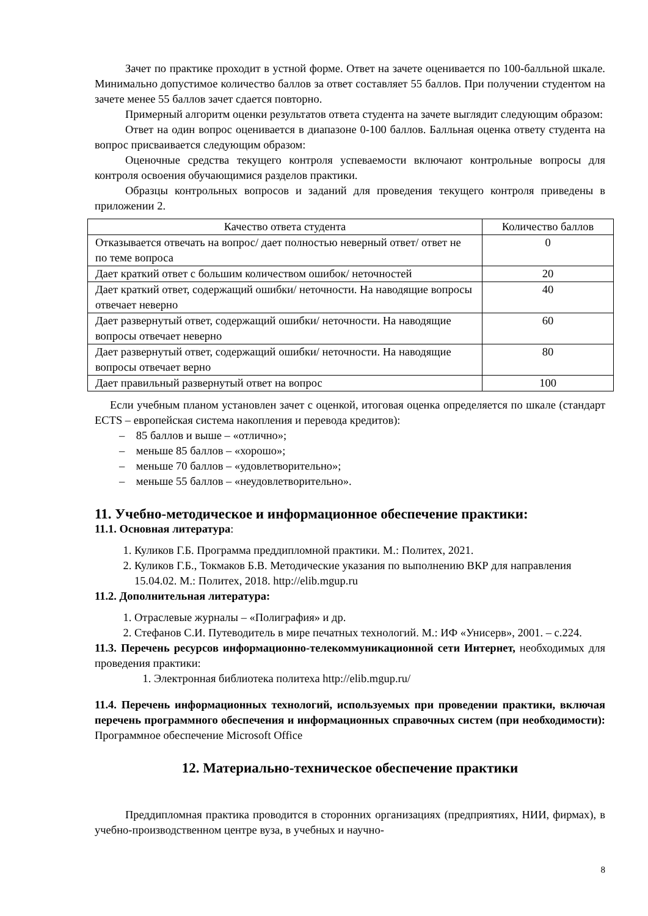Зачет по практике проходит в устной форме. Ответ на зачете оценивается по 100-балльной шкале. Минимально допустимое количество баллов за ответ составляет 55 баллов. При получении студентом на зачете менее 55 баллов зачет сдается повторно.
Примерный алгоритм оценки результатов ответа студента на зачете выглядит следующим образом:
Ответ на один вопрос оценивается в диапазоне 0-100 баллов. Балльная оценка ответу студента на вопрос присваивается следующим образом:
Оценочные средства текущего контроля успеваемости включают контрольные вопросы для контроля освоения обучающимися разделов практики.
Образцы контрольных вопросов и заданий для проведения текущего контроля приведены в приложении 2.
| Качество ответа студента | Количество баллов |
| --- | --- |
| Отказывается отвечать на вопрос/ дает полностью неверный ответ/ ответ не по теме вопроса | 0 |
| Дает краткий ответ с большим количеством ошибок/ неточностей | 20 |
| Дает краткий ответ, содержащий ошибки/ неточности. На наводящие вопросы отвечает неверно | 40 |
| Дает развернутый ответ, содержащий ошибки/ неточности. На наводящие вопросы отвечает неверно | 60 |
| Дает развернутый ответ, содержащий ошибки/ неточности. На наводящие вопросы отвечает верно | 80 |
| Дает правильный развернутый ответ на вопрос | 100 |
Если учебным планом установлен зачет с оценкой, итоговая оценка определяется по шкале (стандарт ECTS – европейская система накопления и перевода кредитов):
– 85 баллов и выше – «отлично»;
– меньше 85 баллов – «хорошо»;
– меньше 70 баллов – «удовлетворительно»;
– меньше 55 баллов – «неудовлетворительно».
11. Учебно-методическое и информационное обеспечение практики:
11.1. Основная литература:
1. Куликов Г.Б. Программа преддипломной практики. М.: Политех, 2021.
2. Куликов Г.Б., Токмаков Б.В. Методические указания по выполнению ВКР для направления 15.04.02. М.: Политех, 2018. http://elib.mgup.ru
11.2. Дополнительная литература:
1. Отраслевые журналы – «Полиграфия» и др.
2. Стефанов С.И. Путеводитель в мире печатных технологий. М.: ИФ «Унисерв», 2001. – с.224.
11.3. Перечень ресурсов информационно-телекоммуникационной сети Интернет, необходимых для проведения практики:
1. Электронная библиотека политеха http://elib.mgup.ru/
11.4. Перечень информационных технологий, используемых при проведении практики, включая перечень программного обеспечения и информационных справочных систем (при необходимости): Программное обеспечение Microsoft Office
12. Материально-техническое обеспечение практики
Преддипломная практика проводится в сторонних организациях (предприятиях, НИИ, фирмах), в учебно-производственном центре вуза, в учебных и научно-
8